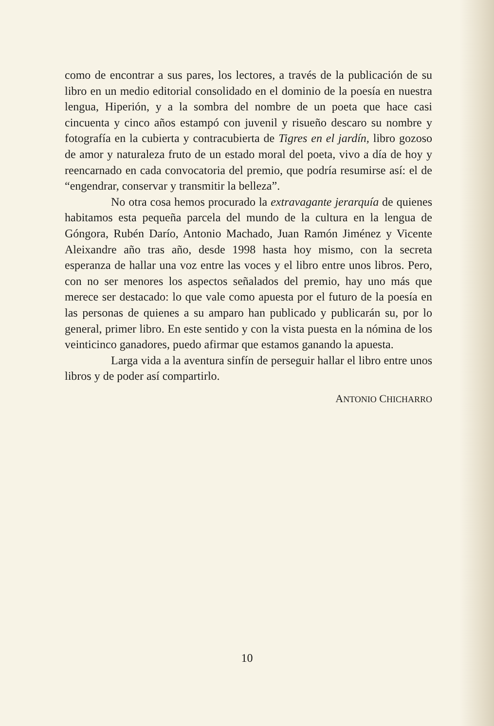como de encontrar a sus pares, los lectores, a través de la publicación de su libro en un medio editorial consolidado en el dominio de la poesía en nuestra lengua, Hiperión, y a la sombra del nombre de un poeta que hace casi cincuenta y cinco años estampó con juvenil y risueño descaro su nombre y fotografía en la cubierta y contracubierta de Tigres en el jardín, libro gozoso de amor y naturaleza fruto de un estado moral del poeta, vivo a día de hoy y reencarnado en cada convocatoria del premio, que podría resumirse así: el de “engendrar, conservar y transmitir la belleza”.
No otra cosa hemos procurado la extravagante jerarquía de quienes habitamos esta pequeña parcela del mundo de la cultura en la lengua de Góngora, Rubén Darío, Antonio Machado, Juan Ramón Jiménez y Vicente Aleixandre año tras año, desde 1998 hasta hoy mismo, con la secreta esperanza de hallar una voz entre las voces y el libro entre unos libros. Pero, con no ser menores los aspectos señalados del premio, hay uno más que merece ser destacado: lo que vale como apuesta por el futuro de la poesía en las personas de quienes a su amparo han publicado y publicarán su, por lo general, primer libro. En este sentido y con la vista puesta en la nómina de los veinticinco ganadores, puedo afirmar que estamos ganando la apuesta.
Larga vida a la aventura sinfín de perseguir hallar el libro entre unos libros y de poder así compartirlo.
ANTONIO CHICHARRO
10